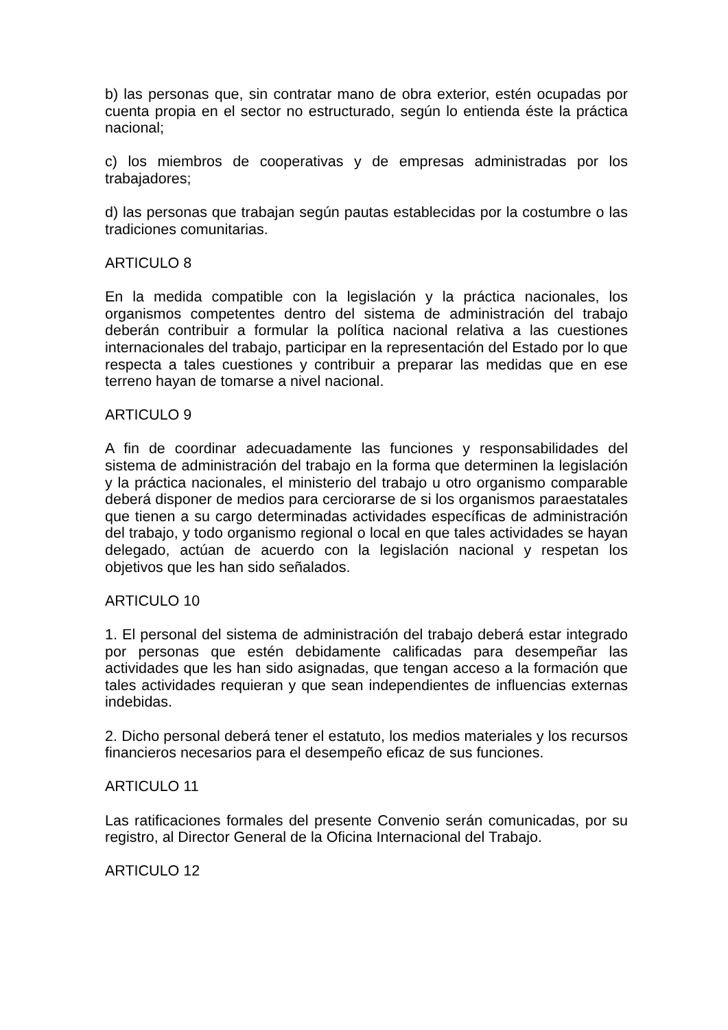b) las personas que, sin contratar mano de obra exterior, estén ocupadas por cuenta propia en el sector no estructurado, según lo entienda éste la práctica nacional;
c) los miembros de cooperativas y de empresas administradas por los trabajadores;
d) las personas que trabajan según pautas establecidas por la costumbre o las tradiciones comunitarias.
ARTICULO 8
En la medida compatible con la legislación y la práctica nacionales, los organismos competentes dentro del sistema de administración del trabajo deberán contribuir a formular la política nacional relativa a las cuestiones internacionales del trabajo, participar en la representación del Estado por lo que respecta a tales cuestiones y contribuir a preparar las medidas que en ese terreno hayan de tomarse a nivel nacional.
ARTICULO 9
A fin de coordinar adecuadamente las funciones y responsabilidades del sistema de administración del trabajo en la forma que determinen la legislación y la práctica nacionales, el ministerio del trabajo u otro organismo comparable deberá disponer de medios para cerciorarse de si los organismos paraestatales que tienen a su cargo determinadas actividades específicas de administración del trabajo, y todo organismo regional o local en que tales actividades se hayan delegado, actúan de acuerdo con la legislación nacional y respetan los objetivos que les han sido señalados.
ARTICULO 10
1. El personal del sistema de administración del trabajo deberá estar integrado por personas que estén debidamente calificadas para desempeñar las actividades que les han sido asignadas, que tengan acceso a la formación que tales actividades requieran y que sean independientes de influencias externas indebidas.
2. Dicho personal deberá tener el estatuto, los medios materiales y los recursos financieros necesarios para el desempeño eficaz de sus funciones.
ARTICULO 11
Las ratificaciones formales del presente Convenio serán comunicadas, por su registro, al Director General de la Oficina Internacional del Trabajo.
ARTICULO 12